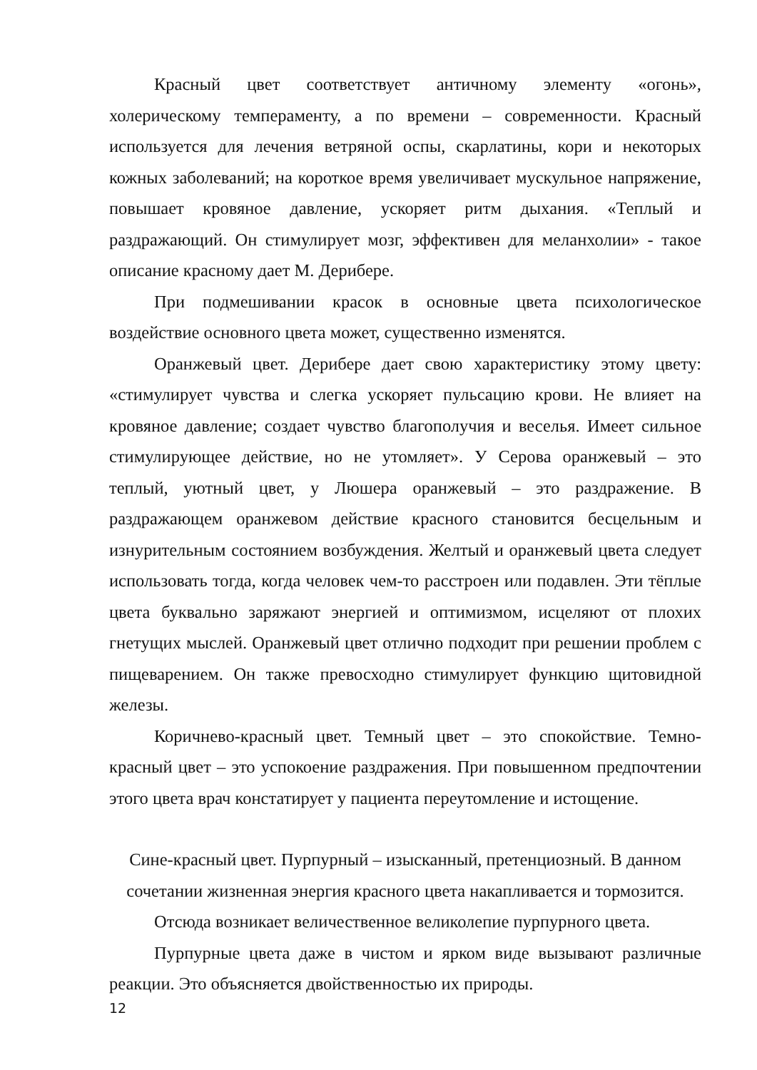Красный цвет соответствует античному элементу «огонь», холерическому темпераменту, а по времени – современности. Красный используется для лечения ветряной оспы, скарлатины, кори и некоторых кожных заболеваний; на короткое время увеличивает мускульное напряжение, повышает кровяное давление, ускоряет ритм дыхания. «Теплый и раздражающий. Он стимулирует мозг, эффективен для меланхолии» - такое описание красному дает М. Дерибере.
При подмешивании красок в основные цвета психологическое воздействие основного цвета может, существенно изменятся.
Оранжевый цвет. Дерибере дает свою характеристику этому цвету: «стимулирует чувства и слегка ускоряет пульсацию крови. Не влияет на кровяное давление; создает чувство благополучия и веселья. Имеет сильное стимулирующее действие, но не утомляет». У Серова оранжевый – это теплый, уютный цвет, у Люшера оранжевый – это раздражение. В раздражающем оранжевом действие красного становится бесцельным и изнурительным состоянием возбуждения. Желтый и оранжевый цвета следует использовать тогда, когда человек чем-то расстроен или подавлен. Эти тёплые цвета буквально заряжают энергией и оптимизмом, исцеляют от плохих гнетущих мыслей. Оранжевый цвет отлично подходит при решении проблем с пищеварением. Он также превосходно стимулирует функцию щитовидной железы.
Коричнево-красный цвет. Темный цвет – это спокойствие. Темно-красный цвет – это успокоение раздражения. При повышенном предпочтении этого цвета врач констатирует у пациента переутомление и истощение.
Сине-красный цвет. Пурпурный – изысканный, претенциозный. В данном сочетании жизненная энергия красного цвета накапливается и тормозится.
Отсюда возникает величественное великолепие пурпурного цвета.
Пурпурные цвета даже в чистом и ярком виде вызывают различные реакции. Это объясняется двойственностью их природы.
12